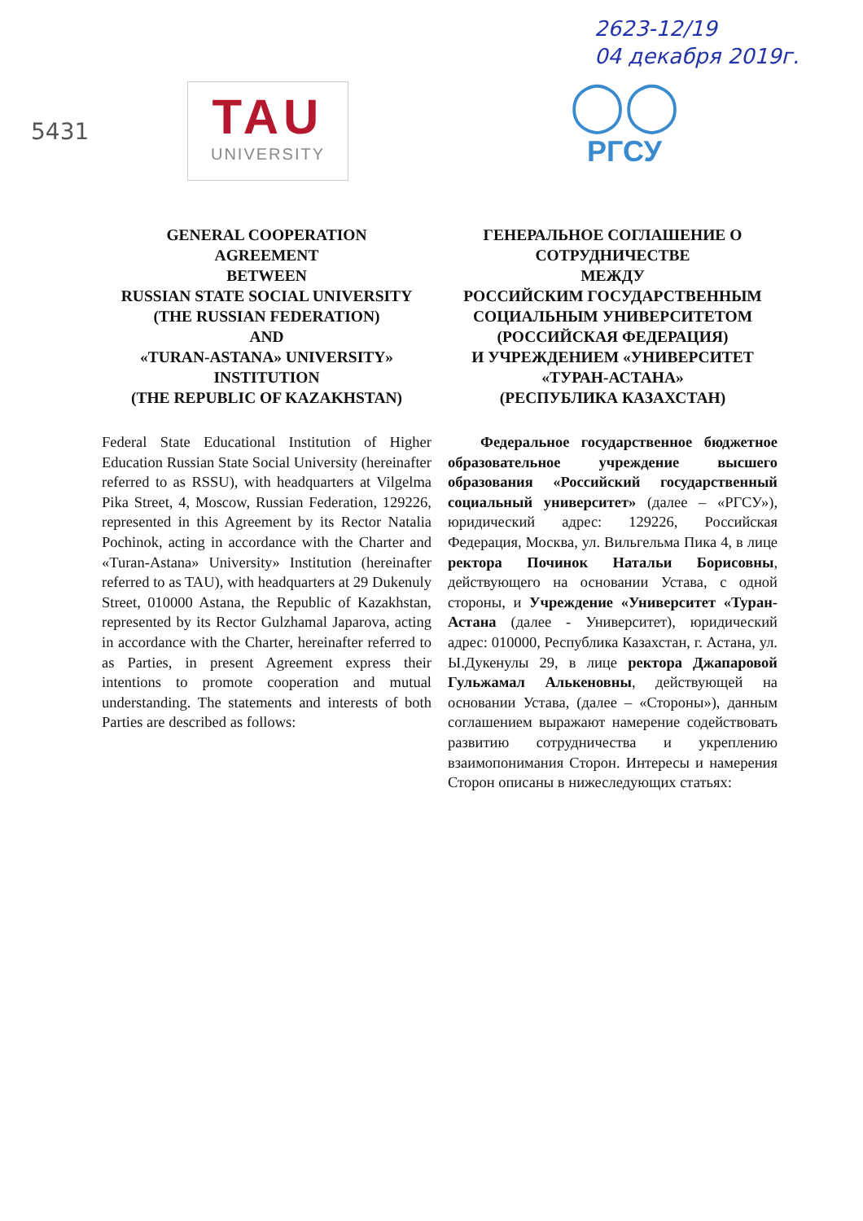5431
2623-12/19
04 декабря 2019г.
TAU
UNIVERSITY
◯◯
РГСУ
GENERAL COOPERATION
AGREEMENT
BETWEEN
RUSSIAN STATE SOCIAL UNIVERSITY
(THE RUSSIAN FEDERATION)
AND
«TURAN-ASTANA» UNIVERSITY»
INSTITUTION
(THE REPUBLIC OF KAZAKHSTAN)
Federal State Educational Institution of Higher Education Russian State Social University (hereinafter referred to as RSSU), with headquarters at Vilgelma Pika Street, 4, Moscow, Russian Federation, 129226, represented in this Agreement by its Rector Natalia Pochinok, acting in accordance with the Charter and «Turan-Astana» University» Institution (hereinafter referred to as TAU), with headquarters at 29 Dukenuly Street, 010000 Astana, the Republic of Kazakhstan, represented by its Rector Gulzhamal Japarova, acting in accordance with the Charter, hereinafter referred to as Parties, in present Agreement express their intentions to promote cooperation and mutual understanding. The statements and interests of both Parties are described as follows:
ГЕНЕРАЛЬНОЕ СОГЛАШЕНИЕ О СОТРУДНИЧЕСТВЕ
МЕЖДУ
РОССИЙСКИМ ГОСУДАРСТВЕННЫМ СОЦИАЛЬНЫМ УНИВЕРСИТЕТОМ
(РОССИЙСКАЯ ФЕДЕРАЦИЯ)
И УЧРЕЖДЕНИЕМ «УНИВЕРСИТЕТ «ТУРАН-АСТАНА»
(РЕСПУБЛИКА КАЗАХСТАН)
Федеральное государственное бюджетное образовательное учреждение высшего образования «Российский государственный социальный университет» (далее – «РГСУ»), юридический адрес: 129226, Российская Федерация, Москва, ул. Вильгельма Пика 4, в лице ректора Починок Натальи Борисовны, действующего на основании Устава, с одной стороны, и Учреждение «Университет «Туран-Астана (далее - Университет), юридический адрес: 010000, Республика Казахстан, г. Астана, ул. Ы.Дукенулы 29, в лице ректора Джапаровой Гульжамал Алькеновны, действующей на основании Устава, (далее – «Стороны»), данным соглашением выражают намерение содействовать развитию сотрудничества и укреплению взаимопонимания Сторон. Интересы и намерения Сторон описаны в нижеследующих статьях: